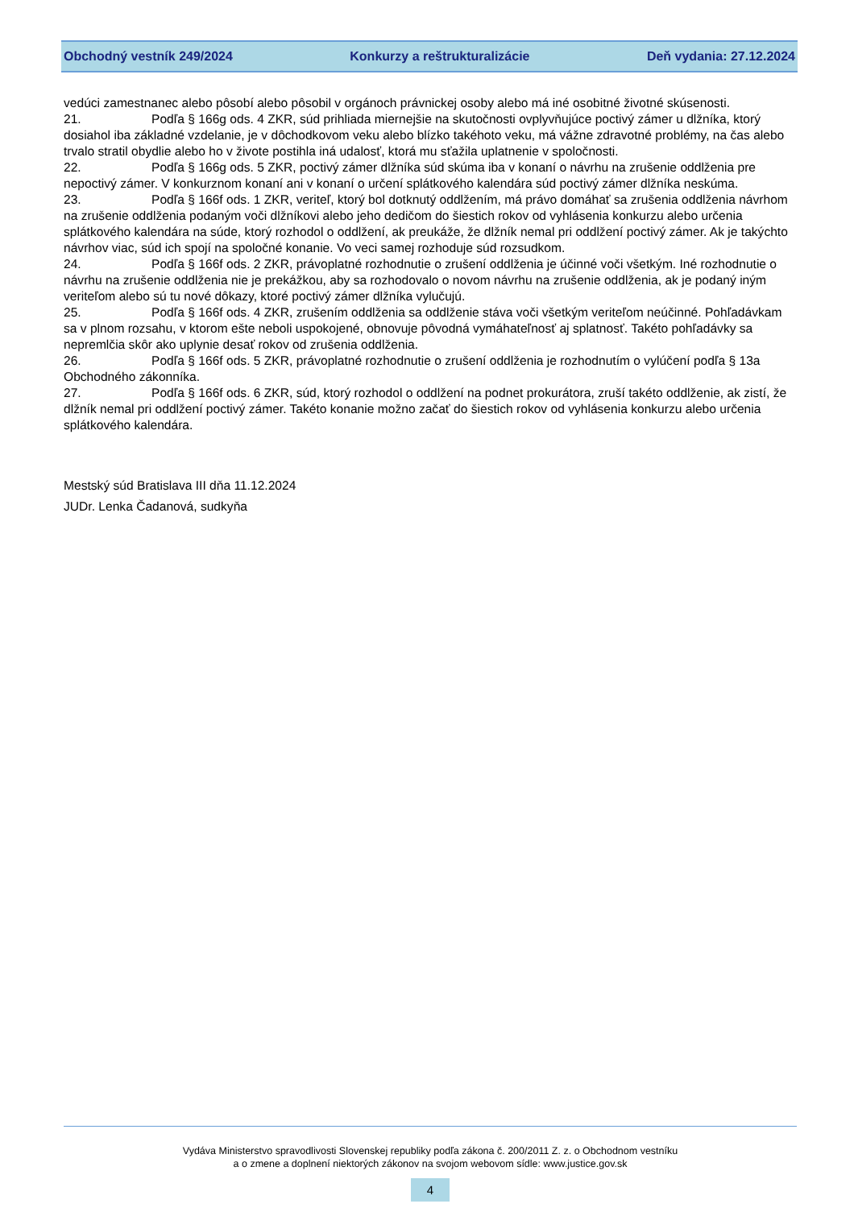Obchodný vestník 249/2024 Konkurzy a reštrukturalizácie Deň vydania: 27.12.2024
vedúci zamestnanec alebo pôsobí alebo pôsobil v orgánoch právnickej osoby alebo má iné osobitné životné skúsenosti.
21. Podľa § 166g ods. 4 ZKR, súd prihliada miernejšie na skutočnosti ovplyvňujúce poctivý zámer u dlžníka, ktorý dosiahol iba základné vzdelanie, je v dôchodkovom veku alebo blízko takéhoto veku, má vážne zdravotné problémy, na čas alebo trvalo stratil obydlie alebo ho v živote postihla iná udalosť, ktorá mu sťažila uplatnenie v spoločnosti.
22. Podľa § 166g ods. 5 ZKR, poctivý zámer dlžníka súd skúma iba v konaní o návrhu na zrušenie oddlženia pre nepoctivý zámer. V konkurznom konaní ani v konaní o určení splátkového kalendára súd poctivý zámer dlžníka neskúma.
23. Podľa § 166f ods. 1 ZKR, veriteľ, ktorý bol dotknutý oddlžením, má právo domáhať sa zrušenia oddlženia návrhom na zrušenie oddlženia podaným voči dlžníkovi alebo jeho dedičom do šiestich rokov od vyhlásenia konkurzu alebo určenia splátkového kalendára na súde, ktorý rozhodol o oddlžení, ak preukáže, že dlžník nemal pri oddlžení poctivý zámer. Ak je takýchto návrhov viac, súd ich spojí na spoločné konanie. Vo veci samej rozhoduje súd rozsudkom.
24. Podľa § 166f ods. 2 ZKR, právoplatné rozhodnutie o zrušení oddlženia je účinné voči všetkým. Iné rozhodnutie o návrhu na zrušenie oddlženia nie je prekážkou, aby sa rozhodovalo o novom návrhu na zrušenie oddlženia, ak je podaný iným veriteľom alebo sú tu nové dôkazy, ktoré poctivý zámer dlžníka vylučujú.
25. Podľa § 166f ods. 4 ZKR, zrušením oddlženia sa oddlženie stáva voči všetkým veriteľom neúčinné. Pohľadávkam sa v plnom rozsahu, v ktorom ešte neboli uspokojené, obnovuje pôvodná vymáhateľnosť aj splatnosť. Takéto pohľadávky sa nepremlčia skôr ako uplynie desať rokov od zrušenia oddlženia.
26. Podľa § 166f ods. 5 ZKR, právoplatné rozhodnutie o zrušení oddlženia je rozhodnutím o vylúčení podľa § 13a Obchodného zákonníka.
27. Podľa § 166f ods. 6 ZKR, súd, ktorý rozhodol o oddlžení na podnet prokurátora, zruší takéto oddlženie, ak zistí, že dlžník nemal pri oddlžení poctivý zámer. Takéto konanie možno začať do šiestich rokov od vyhlásenia konkurzu alebo určenia splátkového kalendára.
Mestský súd Bratislava III dňa 11.12.2024
JUDr. Lenka Čadanová, sudkyňa
Vydáva Ministerstvo spravodlivosti Slovenskej republiky podľa zákona č. 200/2011 Z. z. o Obchodnom vestníku
a o zmene a doplnení niektorých zákonov na svojom webovom sídle: www.justice.gov.sk
4